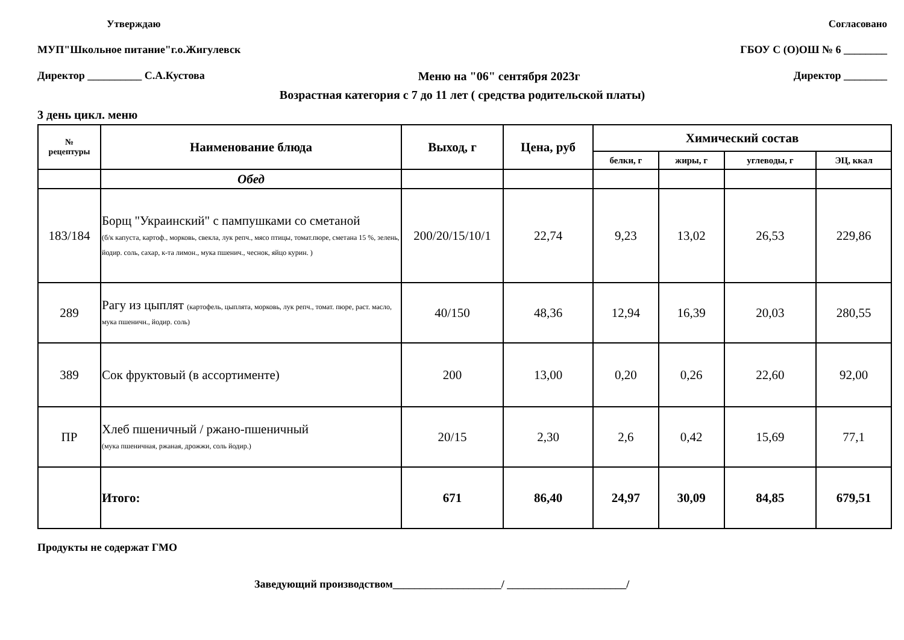Утверждаю Согласовано
МУП"Школьное питание"г.о.Жигулевск ГБОУ С (О)ОШ № 6 ________
Директор __________ С.А.Кустова Меню на "06" сентября 2023г Директор ________
Возрастная категория с 7 до 11 лет ( средства родительской платы)
3 день цикл. меню
| № рецептуры | Наименование блюда | Выход, г | Цена, руб | Химический состав | | | |
| --- | --- | --- | --- | --- | --- | --- | --- |
| | | | | белки, г | жиры, г | углеводы, г | ЭЦ, ккал |
| | Обед | | | | | | |
| 183/184 | Борщ "Украинский" с пампушками со сметаной (б/к капуста, картоф., морковь, свекла, лук репч., мясо птицы, томат.пюре, сметана 15 %, зелень, йодир. соль, сахар, к-та лимон., мука пшенич., чеснок, яйцо курин. ) | 200/20/15/10/1 | 22,74 | 9,23 | 13,02 | 26,53 | 229,86 |
| 289 | Рагу из цыплят (картофель, цыплята, морковь, лук репч., томат. пюре, раст. масло, мука пшеничн., йодир. соль) | 40/150 | 48,36 | 12,94 | 16,39 | 20,03 | 280,55 |
| 389 | Сок фруктовый (в ассортименте) | 200 | 13,00 | 0,20 | 0,26 | 22,60 | 92,00 |
| ПР | Хлеб пшеничный / ржано-пшеничный (мука пшеничная, ржаная, дрожжи, соль йодир.) | 20/15 | 2,30 | 2,6 | 0,42 | 15,69 | 77,1 |
| | Итого: | 671 | 86,40 | 24,97 | 30,09 | 84,85 | 679,51 |
Продукты не содержат ГМО
Заведующий производством____________________/ ______________________/